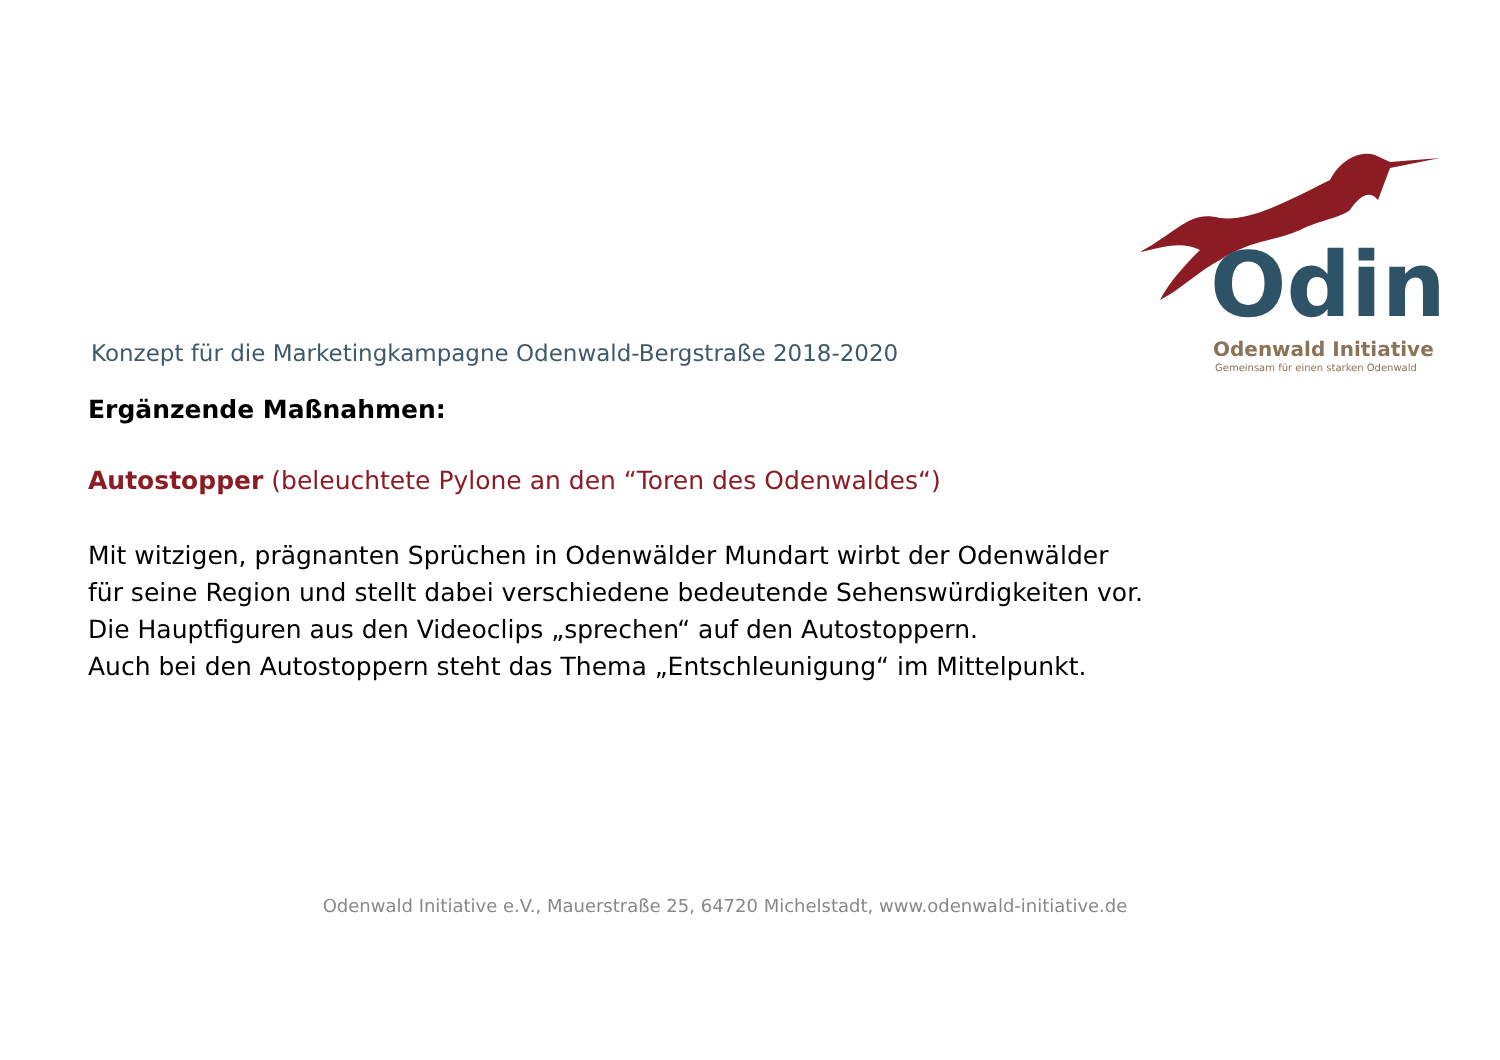Odin
Odenwald Initiative
Gemeinsam für einen starken Odenwald
Konzept für die Marketingkampagne Odenwald-Bergstraße 2018-2020
Ergänzende Maßnahmen:
Autostopper (beleuchtete Pylone an den “Toren des Odenwaldes“)
Mit witzigen, prägnanten Sprüchen in Odenwälder Mundart wirbt der Odenwälder
für seine Region und stellt dabei verschiedene bedeutende Sehenswürdigkeiten vor.
Die Hauptfiguren aus den Videoclips „sprechen“ auf den Autostoppern.
Auch bei den Autostoppern steht das Thema „Entschleunigung“ im Mittelpunkt.
Odenwald Initiative e.V., Mauerstraße 25, 64720 Michelstadt, www.odenwald-initiative.de